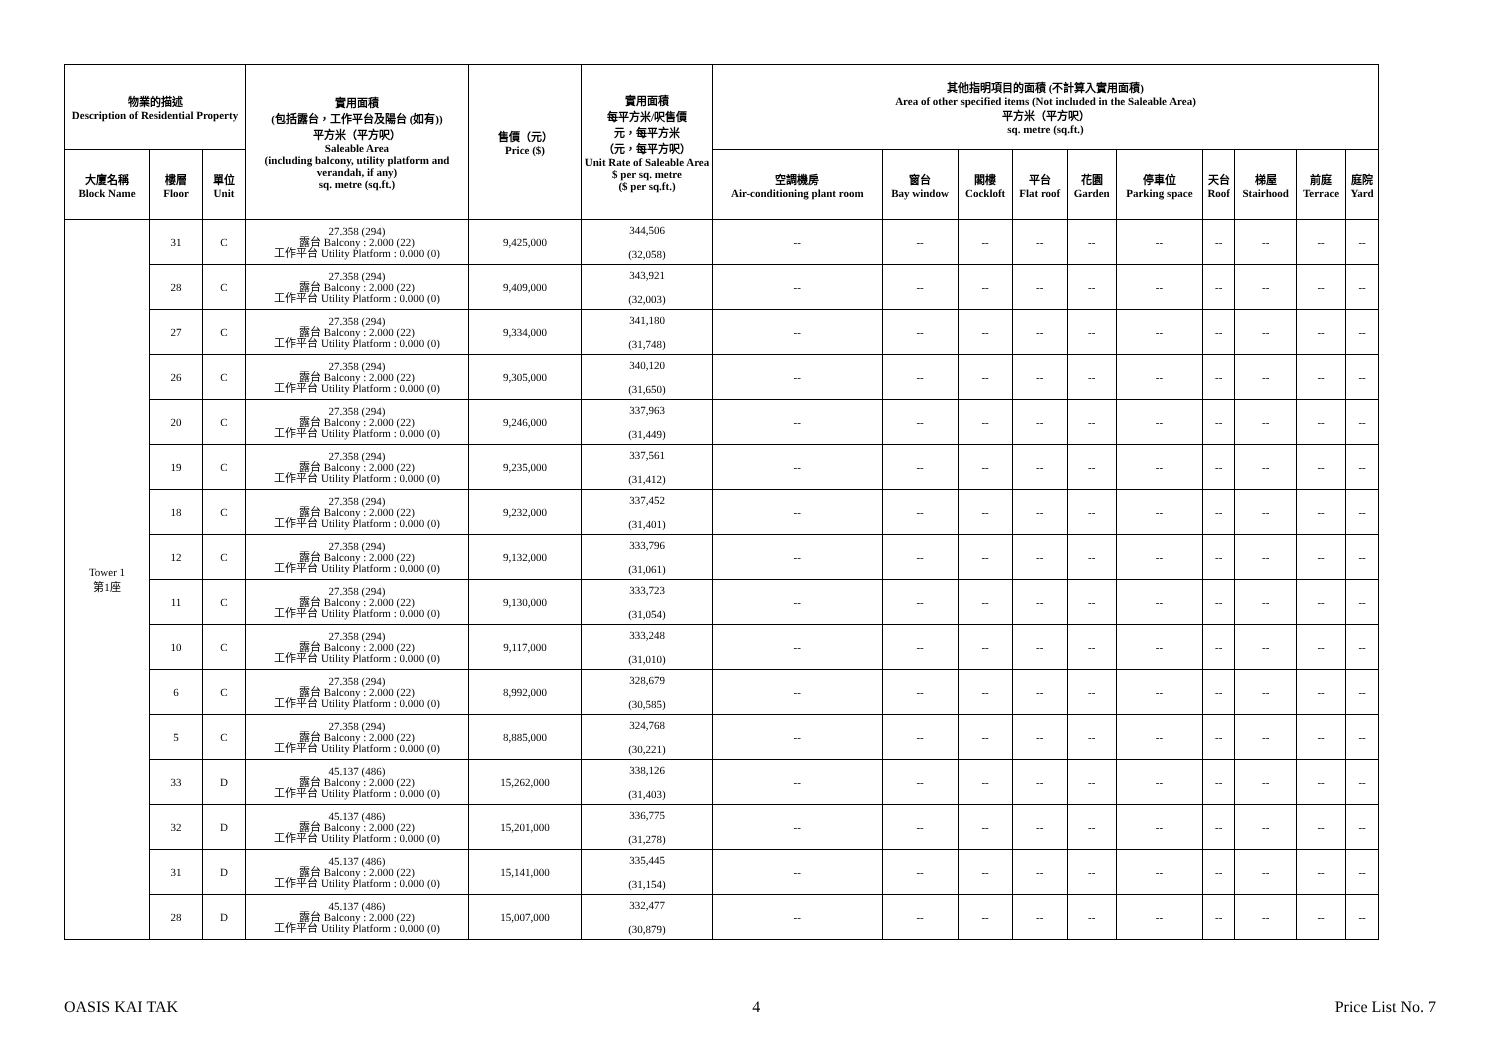| 物業的描述 Description of Residential Property | | | 實用面積 (包括露台，工作平台及陽台 (如有)) 平方米（平方呎） Saleable Area (including balcony, utility platform and verandah, if any) sq. metre (sq.ft.) | 售價（元） Price ($) | 實用面積 每平方米/呎售價 元，每平方米 （元，每平方呎） Unit Rate of Saleable Area $ per sq. metre ($ per sq.ft.) | 其他指明項目的面積 (不計算入實用面積) Area of other specified items (Not included in the Saleable Area) 平方米（平方呎） sq. metre (sq.ft.) | | | | | | | | | |
| --- | --- | --- | --- | --- | --- | --- | --- | --- | --- | --- | --- | --- | --- | --- | --- |
| 大廈名稱 Block Name | 樓層 Floor | 單位 Unit | | | | 空調機房 Air-conditioning plant room | 窗台 Bay window | 閣樓 Cockloft | 平台 Flat roof | 花園 Garden | 停車位 Parking space | 天台 Roof | 梯屋 Stairhood | 前庭 Terrace | 庭院 Yard |
| Tower 1 第1座 | 31 | C | 27.358 (294) 露台 Balcony : 2.000 (22) 工作平台 Utility Platform : 0.000 (0) | 9,425,000 | 344,506 (32,058) | -- | -- | -- | -- | -- | -- | -- | -- | -- | -- |
| | 28 | C | 27.358 (294) 露台 Balcony : 2.000 (22) 工作平台 Utility Platform : 0.000 (0) | 9,409,000 | 343,921 (32,003) | -- | -- | -- | -- | -- | -- | -- | -- | -- | -- |
| | 27 | C | 27.358 (294) 露台 Balcony : 2.000 (22) 工作平台 Utility Platform : 0.000 (0) | 9,334,000 | 341,180 (31,748) | -- | -- | -- | -- | -- | -- | -- | -- | -- | -- |
| | 26 | C | 27.358 (294) 露台 Balcony : 2.000 (22) 工作平台 Utility Platform : 0.000 (0) | 9,305,000 | 340,120 (31,650) | -- | -- | -- | -- | -- | -- | -- | -- | -- | -- |
| | 20 | C | 27.358 (294) 露台 Balcony : 2.000 (22) 工作平台 Utility Platform : 0.000 (0) | 9,246,000 | 337,963 (31,449) | -- | -- | -- | -- | -- | -- | -- | -- | -- | -- |
| | 19 | C | 27.358 (294) 露台 Balcony : 2.000 (22) 工作平台 Utility Platform : 0.000 (0) | 9,235,000 | 337,561 (31,412) | -- | -- | -- | -- | -- | -- | -- | -- | -- | -- |
| | 18 | C | 27.358 (294) 露台 Balcony : 2.000 (22) 工作平台 Utility Platform : 0.000 (0) | 9,232,000 | 337,452 (31,401) | -- | -- | -- | -- | -- | -- | -- | -- | -- | -- |
| | 12 | C | 27.358 (294) 露台 Balcony : 2.000 (22) 工作平台 Utility Platform : 0.000 (0) | 9,132,000 | 333,796 (31,061) | -- | -- | -- | -- | -- | -- | -- | -- | -- | -- |
| | 11 | C | 27.358 (294) 露台 Balcony : 2.000 (22) 工作平台 Utility Platform : 0.000 (0) | 9,130,000 | 333,723 (31,054) | -- | -- | -- | -- | -- | -- | -- | -- | -- | -- |
| | 10 | C | 27.358 (294) 露台 Balcony : 2.000 (22) 工作平台 Utility Platform : 0.000 (0) | 9,117,000 | 333,248 (31,010) | -- | -- | -- | -- | -- | -- | -- | -- | -- | -- |
| | 6 | C | 27.358 (294) 露台 Balcony : 2.000 (22) 工作平台 Utility Platform : 0.000 (0) | 8,992,000 | 328,679 (30,585) | -- | -- | -- | -- | -- | -- | -- | -- | -- | -- |
| | 5 | C | 27.358 (294) 露台 Balcony : 2.000 (22) 工作平台 Utility Platform : 0.000 (0) | 8,885,000 | 324,768 (30,221) | -- | -- | -- | -- | -- | -- | -- | -- | -- | -- |
| | 33 | D | 45.137 (486) 露台 Balcony : 2.000 (22) 工作平台 Utility Platform : 0.000 (0) | 15,262,000 | 338,126 (31,403) | -- | -- | -- | -- | -- | -- | -- | -- | -- | -- |
| | 32 | D | 45.137 (486) 露台 Balcony : 2.000 (22) 工作平台 Utility Platform : 0.000 (0) | 15,201,000 | 336,775 (31,278) | -- | -- | -- | -- | -- | -- | -- | -- | -- | -- |
| | 31 | D | 45.137 (486) 露台 Balcony : 2.000 (22) 工作平台 Utility Platform : 0.000 (0) | 15,141,000 | 335,445 (31,154) | -- | -- | -- | -- | -- | -- | -- | -- | -- | -- |
| | 28 | D | 45.137 (486) 露台 Balcony : 2.000 (22) 工作平台 Utility Platform : 0.000 (0) | 15,007,000 | 332,477 (30,879) | -- | -- | -- | -- | -- | -- | -- | -- | -- | -- |
OASIS KAI TAK 4 Price List No. 7